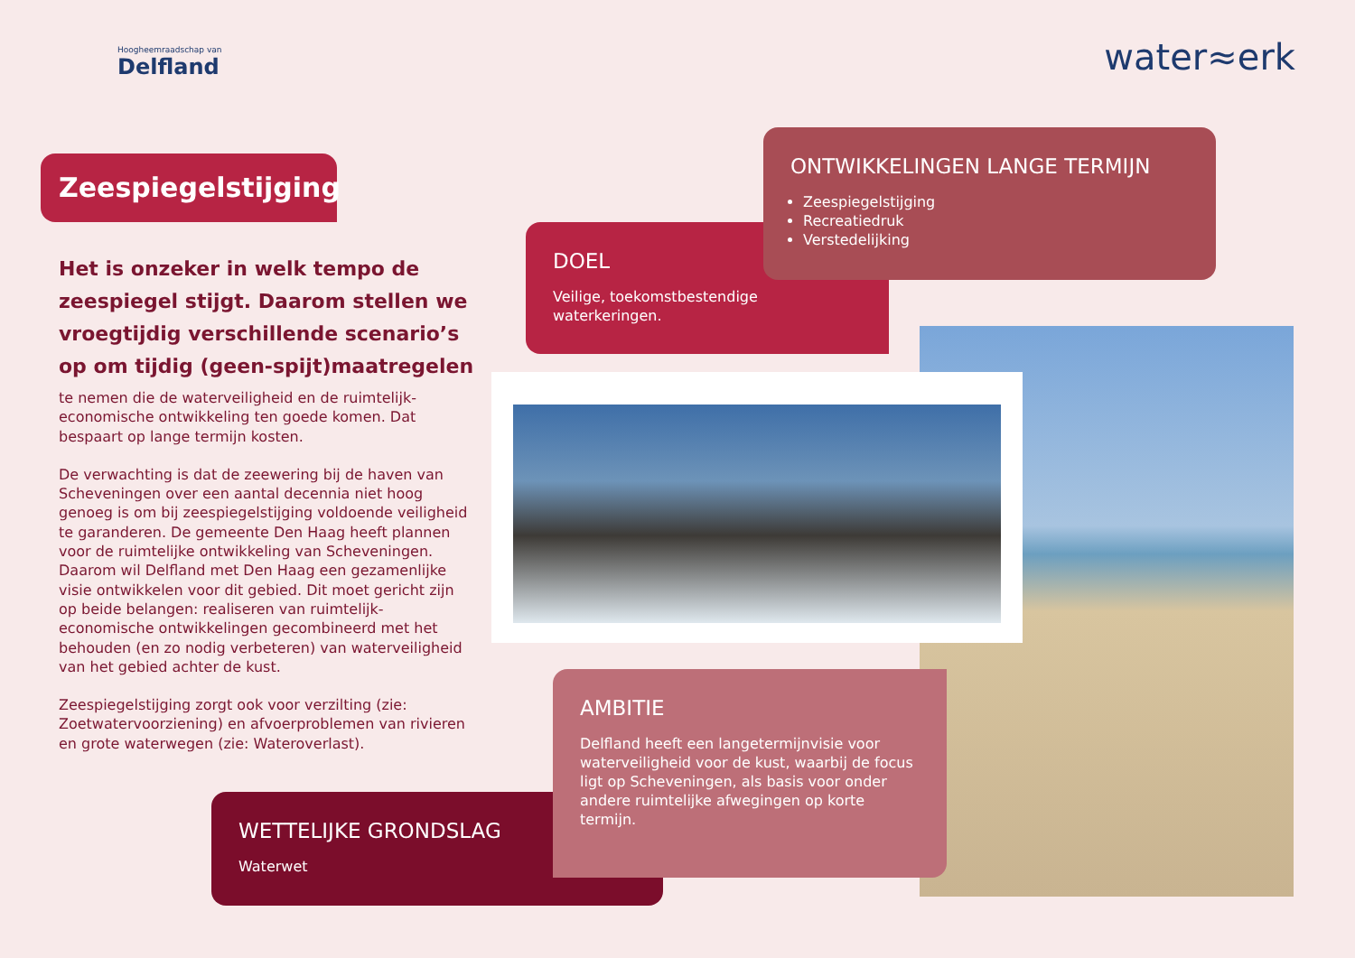Hoogheemraadschap van
Delfland
water≈erk
Zeespiegelstijging
Het is onzeker in welk tempo de zeespiegel stijgt. Daarom stellen we vroegtijdig verschillende scenario’s op om tijdig (geen-spijt)maatregelen
te nemen die de waterveiligheid en de ruimtelijk-economische ontwikkeling ten goede komen. Dat bespaart op lange termijn kosten.
De verwachting is dat de zeewering bij de haven van Scheveningen over een aantal decennia niet hoog genoeg is om bij zeespiegelstijging voldoende veiligheid te garanderen. De gemeente Den Haag heeft plannen voor de ruimtelijke ontwikkeling van Scheveningen. Daarom wil Delfland met Den Haag een gezamenlijke visie ontwikkelen voor dit gebied. Dit moet gericht zijn op beide belangen: realiseren van ruimtelijk-economische ontwikkelingen gecombineerd met het behouden (en zo nodig verbeteren) van waterveiligheid van het gebied achter de kust.
Zeespiegelstijging zorgt ook voor verzilting (zie: Zoetwatervoorziening) en afvoerproblemen van rivieren en grote waterwegen (zie: Wateroverlast).
DOEL
Veilige, toekomstbestendige
waterkeringen.
ONTWIKKELINGEN LANGE TERMIJN
Zeespiegelstijging
Recreatiedruk
Verstedelijking
WETTELIJKE GRONDSLAG
Waterwet
AMBITIE
Delfland heeft een langetermijnvisie voor waterveiligheid voor de kust, waarbij de focus ligt op Scheveningen, als basis voor onder andere ruimtelijke afwegingen op korte termijn.